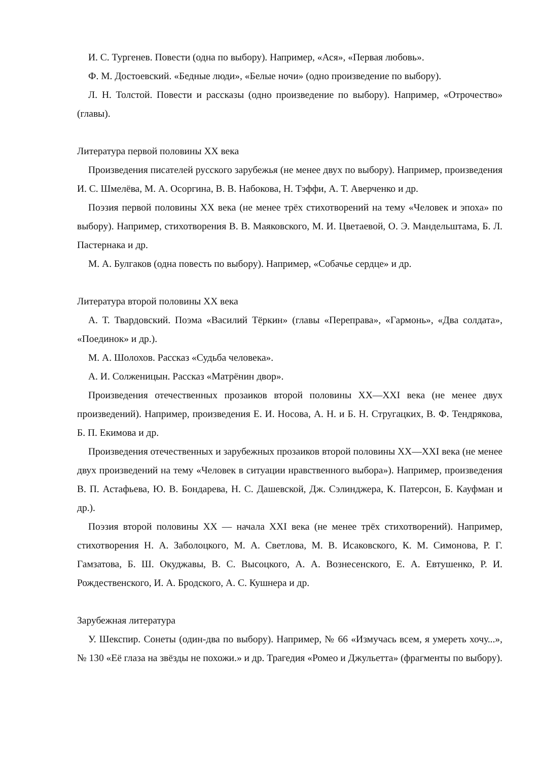И. С. Тургенев. Повести (одна по выбору). Например, «Ася», «Первая любовь».
Ф. М. Достоевский. «Бедные люди», «Белые ночи» (одно произведение по выбору).
Л. Н. Толстой. Повести и рассказы (одно произведение по выбору). Например, «Отрочество» (главы).
Литература первой половины XX века
Произведения писателей русского зарубежья (не менее двух по выбору). Например, произведения И. С. Шмелёва, М. А. Осоргина, В. В. Набокова, Н. Тэффи, А. Т. Аверченко и др.
Поэзия первой половины XX века (не менее трёх стихотворений на тему «Человек и эпоха» по выбору). Например, стихотворения В. В. Маяковского, М. И. Цветаевой, О. Э. Мандельштама, Б. Л. Пастернака и др.
М. А. Булгаков (одна повесть по выбору). Например, «Собачье сердце» и др.
Литература второй половины XX века
А. Т. Твардовский. Поэма «Василий Тёркин» (главы «Переправа», «Гармонь», «Два солдата», «Поединок» и др.).
М. А. Шолохов. Рассказ «Судьба человека».
А. И. Солженицын. Рассказ «Матрёнин двор».
Произведения отечественных прозаиков второй половины XX—XXI века (не менее двух произведений). Например, произведения Е. И. Носова, А. Н. и Б. Н. Стругацких, В. Ф. Тендрякова, Б. П. Екимова и др.
Произведения отечественных и зарубежных прозаиков второй половины XX—XXI века (не менее двух произведений на тему «Человек в ситуации нравственного выбора»). Например, произведения В. П. Астафьева, Ю. В. Бондарева, Н. С. Дашевской, Дж. Сэлинджера, К. Патерсон, Б. Кауфман и др.).
Поэзия второй половины XX — начала XXI века (не менее трёх стихотворений). Например, стихотворения Н. А. Заболоцкого, М. А. Светлова, М. В. Исаковского, К. М. Симонова, Р. Г. Гамзатова, Б. Ш. Окуджавы, В. С. Высоцкого, А. А. Вознесенского, Е. А. Евтушенко, Р. И. Рождественского, И. А. Бродского, А. С. Кушнера и др.
Зарубежная литература
У. Шекспир. Сонеты (один-два по выбору). Например, № 66 «Измучась всем, я умереть хочу...», № 130 «Её глаза на звёзды не похожи.» и др. Трагедия «Ромео и Джульетта» (фрагменты по выбору).